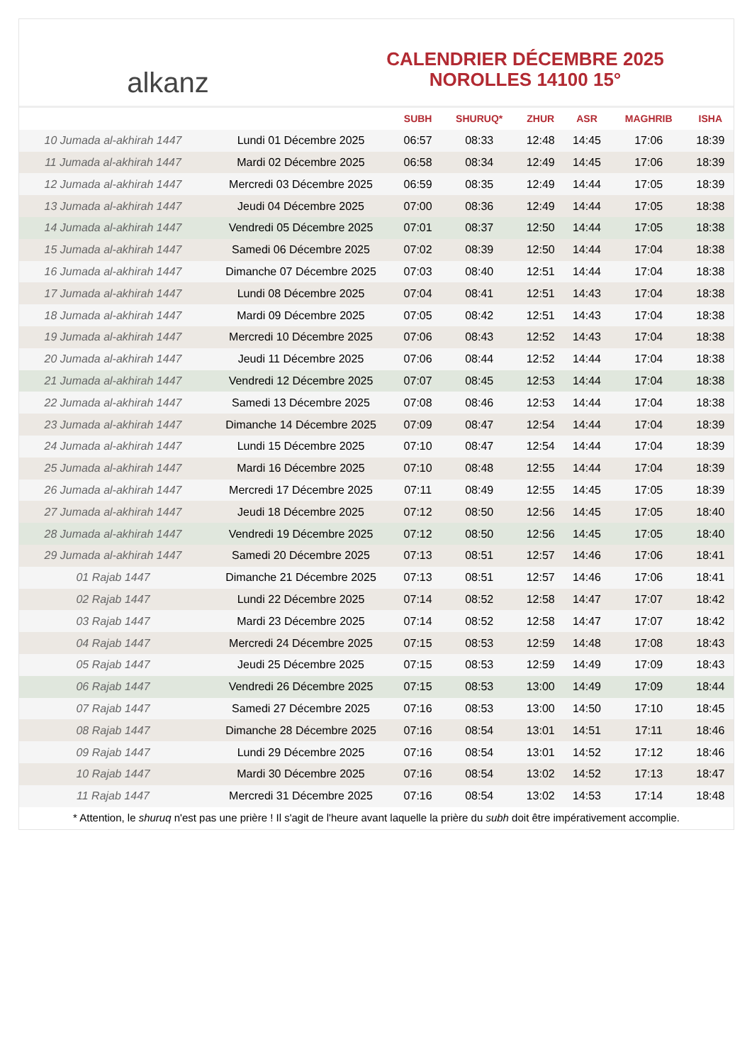alkanz
CALENDRIER DÉCEMBRE 2025
NOROLLES 14100 15°
| | | SUBH | SHURUQ* | ZHUR | ASR | MAGHRIB | ISHA |
| --- | --- | --- | --- | --- | --- | --- | --- |
| 10 Jumada al-akhirah 1447 | Lundi 01 Décembre 2025 | 06:57 | 08:33 | 12:48 | 14:45 | 17:06 | 18:39 |
| 11 Jumada al-akhirah 1447 | Mardi 02 Décembre 2025 | 06:58 | 08:34 | 12:49 | 14:45 | 17:06 | 18:39 |
| 12 Jumada al-akhirah 1447 | Mercredi 03 Décembre 2025 | 06:59 | 08:35 | 12:49 | 14:44 | 17:05 | 18:39 |
| 13 Jumada al-akhirah 1447 | Jeudi 04 Décembre 2025 | 07:00 | 08:36 | 12:49 | 14:44 | 17:05 | 18:38 |
| 14 Jumada al-akhirah 1447 | Vendredi 05 Décembre 2025 | 07:01 | 08:37 | 12:50 | 14:44 | 17:05 | 18:38 |
| 15 Jumada al-akhirah 1447 | Samedi 06 Décembre 2025 | 07:02 | 08:39 | 12:50 | 14:44 | 17:04 | 18:38 |
| 16 Jumada al-akhirah 1447 | Dimanche 07 Décembre 2025 | 07:03 | 08:40 | 12:51 | 14:44 | 17:04 | 18:38 |
| 17 Jumada al-akhirah 1447 | Lundi 08 Décembre 2025 | 07:04 | 08:41 | 12:51 | 14:43 | 17:04 | 18:38 |
| 18 Jumada al-akhirah 1447 | Mardi 09 Décembre 2025 | 07:05 | 08:42 | 12:51 | 14:43 | 17:04 | 18:38 |
| 19 Jumada al-akhirah 1447 | Mercredi 10 Décembre 2025 | 07:06 | 08:43 | 12:52 | 14:43 | 17:04 | 18:38 |
| 20 Jumada al-akhirah 1447 | Jeudi 11 Décembre 2025 | 07:06 | 08:44 | 12:52 | 14:44 | 17:04 | 18:38 |
| 21 Jumada al-akhirah 1447 | Vendredi 12 Décembre 2025 | 07:07 | 08:45 | 12:53 | 14:44 | 17:04 | 18:38 |
| 22 Jumada al-akhirah 1447 | Samedi 13 Décembre 2025 | 07:08 | 08:46 | 12:53 | 14:44 | 17:04 | 18:38 |
| 23 Jumada al-akhirah 1447 | Dimanche 14 Décembre 2025 | 07:09 | 08:47 | 12:54 | 14:44 | 17:04 | 18:39 |
| 24 Jumada al-akhirah 1447 | Lundi 15 Décembre 2025 | 07:10 | 08:47 | 12:54 | 14:44 | 17:04 | 18:39 |
| 25 Jumada al-akhirah 1447 | Mardi 16 Décembre 2025 | 07:10 | 08:48 | 12:55 | 14:44 | 17:04 | 18:39 |
| 26 Jumada al-akhirah 1447 | Mercredi 17 Décembre 2025 | 07:11 | 08:49 | 12:55 | 14:45 | 17:05 | 18:39 |
| 27 Jumada al-akhirah 1447 | Jeudi 18 Décembre 2025 | 07:12 | 08:50 | 12:56 | 14:45 | 17:05 | 18:40 |
| 28 Jumada al-akhirah 1447 | Vendredi 19 Décembre 2025 | 07:12 | 08:50 | 12:56 | 14:45 | 17:05 | 18:40 |
| 29 Jumada al-akhirah 1447 | Samedi 20 Décembre 2025 | 07:13 | 08:51 | 12:57 | 14:46 | 17:06 | 18:41 |
| 01 Rajab 1447 | Dimanche 21 Décembre 2025 | 07:13 | 08:51 | 12:57 | 14:46 | 17:06 | 18:41 |
| 02 Rajab 1447 | Lundi 22 Décembre 2025 | 07:14 | 08:52 | 12:58 | 14:47 | 17:07 | 18:42 |
| 03 Rajab 1447 | Mardi 23 Décembre 2025 | 07:14 | 08:52 | 12:58 | 14:47 | 17:07 | 18:42 |
| 04 Rajab 1447 | Mercredi 24 Décembre 2025 | 07:15 | 08:53 | 12:59 | 14:48 | 17:08 | 18:43 |
| 05 Rajab 1447 | Jeudi 25 Décembre 2025 | 07:15 | 08:53 | 12:59 | 14:49 | 17:09 | 18:43 |
| 06 Rajab 1447 | Vendredi 26 Décembre 2025 | 07:15 | 08:53 | 13:00 | 14:49 | 17:09 | 18:44 |
| 07 Rajab 1447 | Samedi 27 Décembre 2025 | 07:16 | 08:53 | 13:00 | 14:50 | 17:10 | 18:45 |
| 08 Rajab 1447 | Dimanche 28 Décembre 2025 | 07:16 | 08:54 | 13:01 | 14:51 | 17:11 | 18:46 |
| 09 Rajab 1447 | Lundi 29 Décembre 2025 | 07:16 | 08:54 | 13:01 | 14:52 | 17:12 | 18:46 |
| 10 Rajab 1447 | Mardi 30 Décembre 2025 | 07:16 | 08:54 | 13:02 | 14:52 | 17:13 | 18:47 |
| 11 Rajab 1447 | Mercredi 31 Décembre 2025 | 07:16 | 08:54 | 13:02 | 14:53 | 17:14 | 18:48 |
* Attention, le shuruq n'est pas une prière ! Il s'agit de l'heure avant laquelle la prière du subh doit être impérativement accomplie.